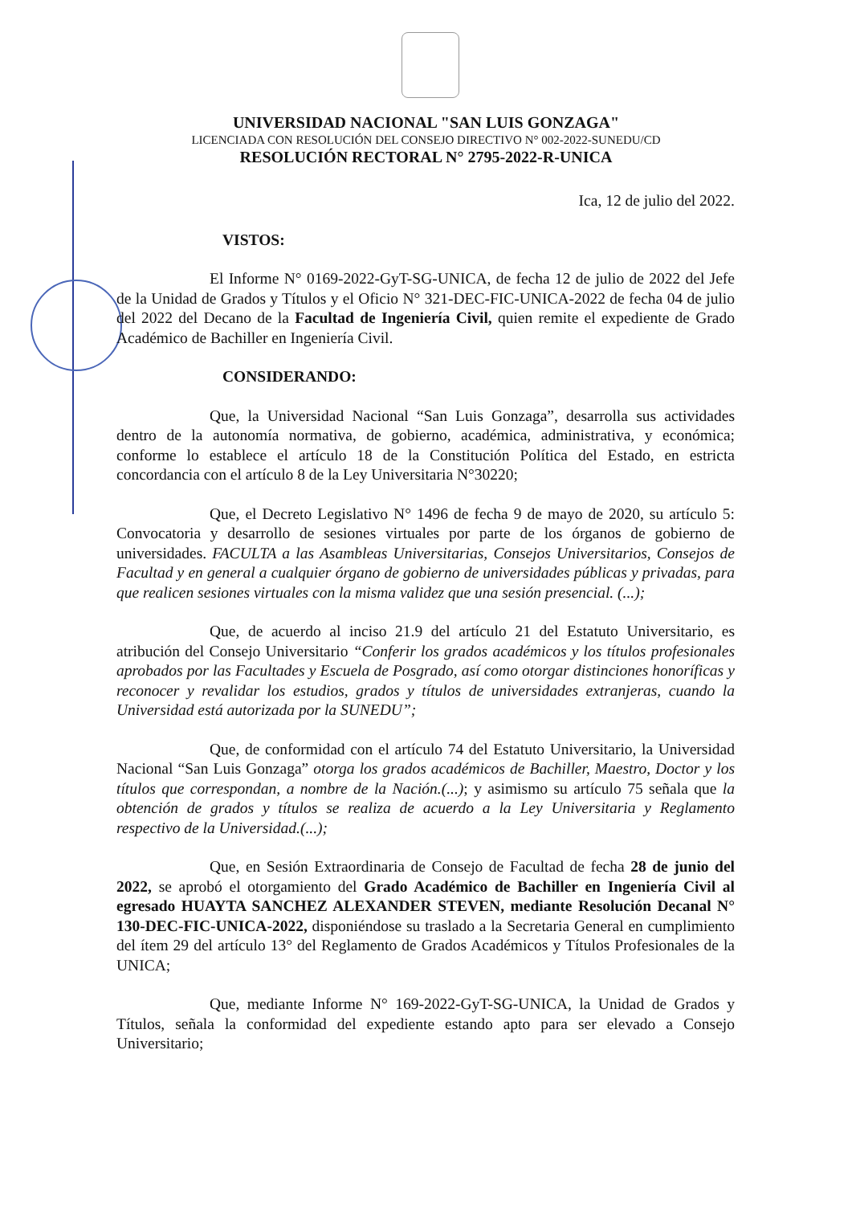UNIVERSIDAD NACIONAL "SAN LUIS GONZAGA"
LICENCIADA CON RESOLUCIÓN DEL CONSEJO DIRECTIVO N° 002-2022-SUNEDU/CD
RESOLUCIÓN RECTORAL N° 2795-2022-R-UNICA
Ica, 12 de julio del 2022.
VISTOS:
El Informe N° 0169-2022-GyT-SG-UNICA, de fecha 12 de julio de 2022 del Jefe de la Unidad de Grados y Títulos y el Oficio N° 321-DEC-FIC-UNICA-2022 de fecha 04 de julio del 2022 del Decano de la Facultad de Ingeniería Civil, quien remite el expediente de Grado Académico de Bachiller en Ingeniería Civil.
CONSIDERANDO:
Que, la Universidad Nacional “San Luis Gonzaga”, desarrolla sus actividades dentro de la autonomía normativa, de gobierno, académica, administrativa, y económica; conforme lo establece el artículo 18 de la Constitución Política del Estado, en estricta concordancia con el artículo 8 de la Ley Universitaria N°30220;
Que, el Decreto Legislativo N° 1496 de fecha 9 de mayo de 2020, su artículo 5: Convocatoria y desarrollo de sesiones virtuales por parte de los órganos de gobierno de universidades. FACULTA a las Asambleas Universitarias, Consejos Universitarios, Consejos de Facultad y en general a cualquier órgano de gobierno de universidades públicas y privadas, para que realicen sesiones virtuales con la misma validez que una sesión presencial. (...);
Que, de acuerdo al inciso 21.9 del artículo 21 del Estatuto Universitario, es atribución del Consejo Universitario “Conferir los grados académicos y los títulos profesionales aprobados por las Facultades y Escuela de Posgrado, así como otorgar distinciones honoríficas y reconocer y revalidar los estudios, grados y títulos de universidades extranjeras, cuando la Universidad está autorizada por la SUNEDU”;
Que, de conformidad con el artículo 74 del Estatuto Universitario, la Universidad Nacional “San Luis Gonzaga” otorga los grados académicos de Bachiller, Maestro, Doctor y los títulos que correspondan, a nombre de la Nación.(...); y asimismo su artículo 75 señala que la obtención de grados y títulos se realiza de acuerdo a la Ley Universitaria y Reglamento respectivo de la Universidad.(...);
Que, en Sesión Extraordinaria de Consejo de Facultad de fecha 28 de junio del 2022, se aprobó el otorgamiento del Grado Académico de Bachiller en Ingeniería Civil al egresado HUAYTA SANCHEZ ALEXANDER STEVEN, mediante Resolución Decanal N° 130-DEC-FIC-UNICA-2022, disponiéndose su traslado a la Secretaria General en cumplimiento del ítem 29 del artículo 13° del Reglamento de Grados Académicos y Títulos Profesionales de la UNICA;
Que, mediante Informe N° 169-2022-GyT-SG-UNICA, la Unidad de Grados y Títulos, señala la conformidad del expediente estando apto para ser elevado a Consejo Universitario;